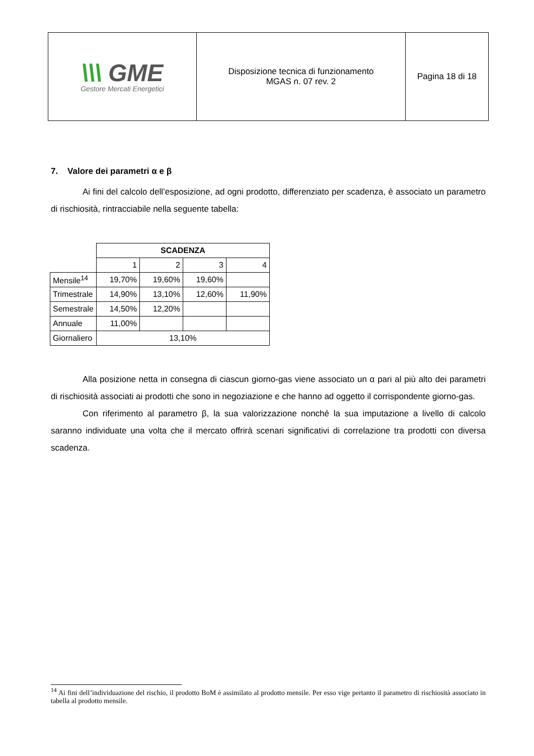| \\\ GME Gestore Mercati Energetici | Disposizione tecnica di funzionamento MGAS n. 07 rev. 2 | Pagina 18 di 18 |
7. Valore dei parametri α e β
Ai fini del calcolo dell’esposizione, ad ogni prodotto, differenziato per scadenza, è associato un parametro di rischiosità, rintracciabile nella seguente tabella:
| | SCADENZA | | | |
| | 1 | 2 | 3 | 4 |
| Mensile<sup>14</sup> | 19,70% | 19,60% | 19,60% | |
| Trimestrale | 14,90% | 13,10% | 12,60% | 11,90% |
| Semestrale | 14,50% | 12,20% | | |
| Annuale | 11,00% | | | |
| Giornaliero | 13,10% | | | |
Alla posizione netta in consegna di ciascun giorno-gas viene associato un α pari al più alto dei parametri di rischiosità associati ai prodotti che sono in negoziazione e che hanno ad oggetto il corrispondente giorno-gas.
Con riferimento al parametro β, la sua valorizzazione nonché la sua imputazione a livello di calcolo saranno individuate una volta che il mercato offrirà scenari significativi di correlazione tra prodotti con diversa scadenza.
<sup>14</sup> Ai fini dell’individuazione del rischio, il prodotto BoM è assimilato al prodotto mensile. Per esso vige pertanto il parametro di rischiosità associato in tabella al prodotto mensile.